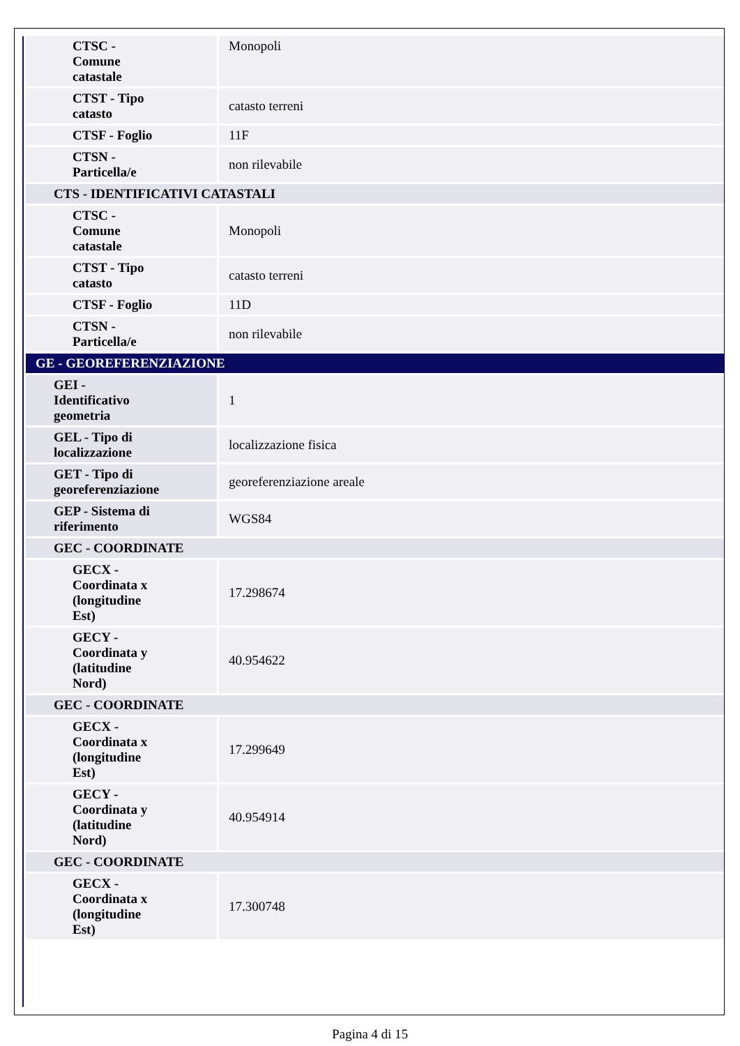| CTSC - Comune catastale | Monopoli |
| CTST - Tipo catasto | catasto terreni |
| CTSF - Foglio | 11F |
| CTSN - Particella/e | non rilevabile |
| CTS - IDENTIFICATIVI CATASTALI | |
| CTSC - Comune catastale | Monopoli |
| CTST - Tipo catasto | catasto terreni |
| CTSF - Foglio | 11D |
| CTSN - Particella/e | non rilevabile |
| GE - GEOREFERENZIAZIONE | |
| GEI - Identificativo geometria | 1 |
| GEL - Tipo di localizzazione | localizzazione fisica |
| GET - Tipo di georeferenziazione | georeferenziazione areale |
| GEP - Sistema di riferimento | WGS84 |
| GEC - COORDINATE | |
| GECX - Coordinata x (longitudine Est) | 17.298674 |
| GECY - Coordinata y (latitudine Nord) | 40.954622 |
| GEC - COORDINATE | |
| GECX - Coordinata x (longitudine Est) | 17.299649 |
| GECY - Coordinata y (latitudine Nord) | 40.954914 |
| GEC - COORDINATE | |
| GECX - Coordinata x (longitudine Est) | 17.300748 |
Pagina 4 di 15